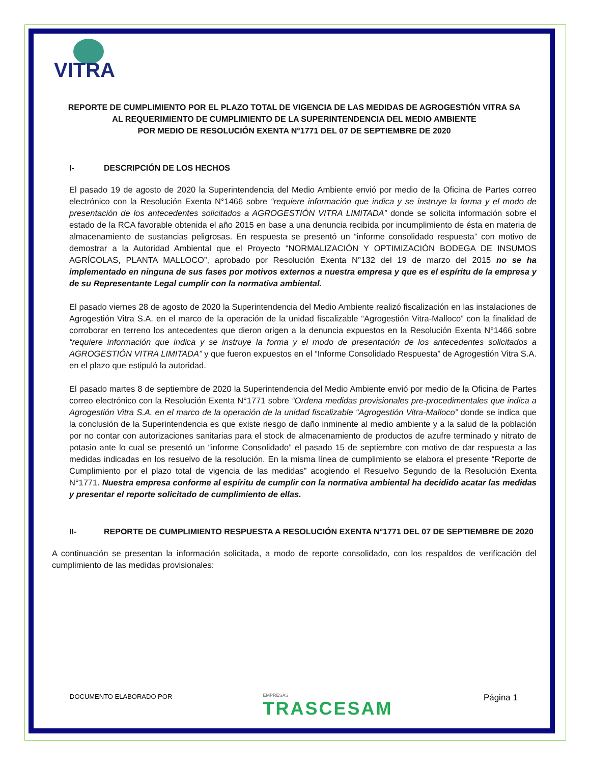VITRA
REPORTE DE CUMPLIMIENTO POR EL PLAZO TOTAL DE VIGENCIA DE LAS MEDIDAS DE AGROGESTIÓN VITRA SA
AL REQUERIMIENTO DE CUMPLIMIENTO DE LA SUPERINTENDENCIA DEL MEDIO AMBIENTE
POR MEDIO DE RESOLUCIÓN EXENTA N°1771 DEL 07 DE SEPTIEMBRE DE 2020
I- DESCRIPCIÓN DE LOS HECHOS
El pasado 19 de agosto de 2020 la Superintendencia del Medio Ambiente envió por medio de la Oficina de Partes correo electrónico con la Resolución Exenta N°1466 sobre “requiere información que indica y se instruye la forma y el modo de presentación de los antecedentes solicitados a AGROGESTIÓN VITRA LIMITADA” donde se solicita información sobre el estado de la RCA favorable obtenida el año 2015 en base a una denuncia recibida por incumplimiento de ésta en materia de almacenamiento de sustancias peligrosas. En respuesta se presentó un “informe consolidado respuesta” con motivo de demostrar a la Autoridad Ambiental que el Proyecto “NORMALIZACIÓN Y OPTIMIZACIÓN BODEGA DE INSUMOS AGRÍCOLAS, PLANTA MALLOCO”, aprobado por Resolución Exenta N°132 del 19 de marzo del 2015 no se ha implementado en ninguna de sus fases por motivos externos a nuestra empresa y que es el espíritu de la empresa y de su Representante Legal cumplir con la normativa ambiental.
El pasado viernes 28 de agosto de 2020 la Superintendencia del Medio Ambiente realizó fiscalización en las instalaciones de Agrogestión Vitra S.A. en el marco de la operación de la unidad fiscalizable “Agrogestión Vitra-Malloco” con la finalidad de corroborar en terreno los antecedentes que dieron origen a la denuncia expuestos en la Resolución Exenta N°1466 sobre “requiere información que indica y se instruye la forma y el modo de presentación de los antecedentes solicitados a AGROGESTIÓN VITRA LIMITADA” y que fueron expuestos en el “Informe Consolidado Respuesta” de Agrogestión Vitra S.A. en el plazo que estipuló la autoridad.
El pasado martes 8 de septiembre de 2020 la Superintendencia del Medio Ambiente envió por medio de la Oficina de Partes correo electrónico con la Resolución Exenta N°1771 sobre “Ordena medidas provisionales pre-procedimentales que indica a Agrogestión Vitra S.A. en el marco de la operación de la unidad fiscalizable “Agrogestión Vitra-Malloco” donde se indica que la conclusión de la Superintendencia es que existe riesgo de daño inminente al medio ambiente y a la salud de la población por no contar con autorizaciones sanitarias para el stock de almacenamiento de productos de azufre terminado y nitrato de potasio ante lo cual se presentó un “informe Consolidado” el pasado 15 de septiembre con motivo de dar respuesta a las medidas indicadas en los resuelvo de la resolución. En la misma línea de cumplimiento se elabora el presente “Reporte de Cumplimiento por el plazo total de vigencia de las medidas” acogiendo el Resuelvo Segundo de la Resolución Exenta N°1771. Nuestra empresa conforme al espíritu de cumplir con la normativa ambiental ha decidido acatar las medidas y presentar el reporte solicitado de cumplimiento de ellas.
II- REPORTE DE CUMPLIMIENTO RESPUESTA A RESOLUCIÓN EXENTA N°1771 DEL 07 DE SEPTIEMBRE DE 2020
A continuación se presentan la información solicitada, a modo de reporte consolidado, con los respaldos de verificación del cumplimiento de las medidas provisionales:
DOCUMENTO ELABORADO POR
EMPRESAS
TRASCESAM
Página 1